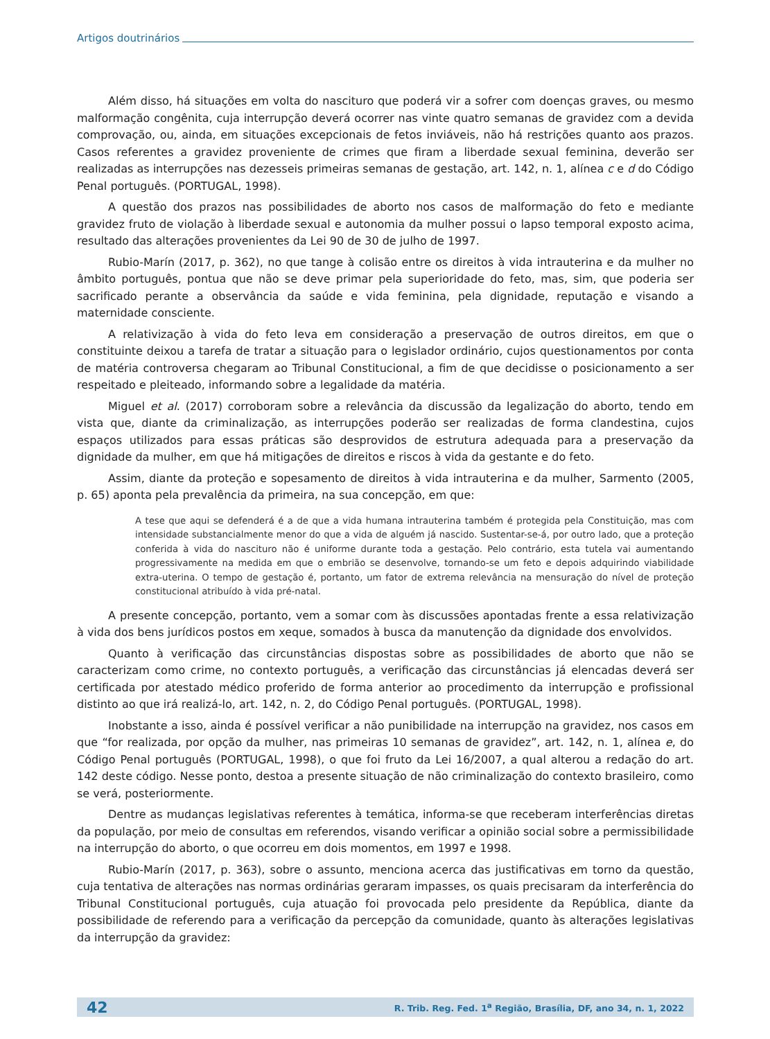Artigos doutrinários
Além disso, há situações em volta do nascituro que poderá vir a sofrer com doenças graves, ou mesmo malformação congênita, cuja interrupção deverá ocorrer nas vinte quatro semanas de gravidez com a devida comprovação, ou, ainda, em situações excepcionais de fetos inviáveis, não há restrições quanto aos prazos. Casos referentes a gravidez proveniente de crimes que firam a liberdade sexual feminina, deverão ser realizadas as interrupções nas dezesseis primeiras semanas de gestação, art. 142, n. 1, alínea c e d do Código Penal português. (PORTUGAL, 1998).
A questão dos prazos nas possibilidades de aborto nos casos de malformação do feto e mediante gravidez fruto de violação à liberdade sexual e autonomia da mulher possui o lapso temporal exposto acima, resultado das alterações provenientes da Lei 90 de 30 de julho de 1997.
Rubio-Marín (2017, p. 362), no que tange à colisão entre os direitos à vida intrauterina e da mulher no âmbito português, pontua que não se deve primar pela superioridade do feto, mas, sim, que poderia ser sacrificado perante a observância da saúde e vida feminina, pela dignidade, reputação e visando a maternidade consciente.
A relativização à vida do feto leva em consideração a preservação de outros direitos, em que o constituinte deixou a tarefa de tratar a situação para o legislador ordinário, cujos questionamentos por conta de matéria controversa chegaram ao Tribunal Constitucional, a fim de que decidisse o posicionamento a ser respeitado e pleiteado, informando sobre a legalidade da matéria.
Miguel et al. (2017) corroboram sobre a relevância da discussão da legalização do aborto, tendo em vista que, diante da criminalização, as interrupções poderão ser realizadas de forma clandestina, cujos espaços utilizados para essas práticas são desprovidos de estrutura adequada para a preservação da dignidade da mulher, em que há mitigações de direitos e riscos à vida da gestante e do feto.
Assim, diante da proteção e sopesamento de direitos à vida intrauterina e da mulher, Sarmento (2005, p. 65) aponta pela prevalência da primeira, na sua concepção, em que:
A tese que aqui se defenderá é a de que a vida humana intrauterina também é protegida pela Constituição, mas com intensidade substancialmente menor do que a vida de alguém já nascido. Sustentar-se-á, por outro lado, que a proteção conferida à vida do nascituro não é uniforme durante toda a gestação. Pelo contrário, esta tutela vai aumentando progressivamente na medida em que o embrião se desenvolve, tornando-se um feto e depois adquirindo viabilidade extra-uterina. O tempo de gestação é, portanto, um fator de extrema relevância na mensuração do nível de proteção constitucional atribuído à vida pré-natal.
A presente concepção, portanto, vem a somar com às discussões apontadas frente a essa relativização à vida dos bens jurídicos postos em xeque, somados à busca da manutenção da dignidade dos envolvidos.
Quanto à verificação das circunstâncias dispostas sobre as possibilidades de aborto que não se caracterizam como crime, no contexto português, a verificação das circunstâncias já elencadas deverá ser certificada por atestado médico proferido de forma anterior ao procedimento da interrupção e profissional distinto ao que irá realizá-lo, art. 142, n. 2, do Código Penal português. (PORTUGAL, 1998).
Inobstante a isso, ainda é possível verificar a não punibilidade na interrupção na gravidez, nos casos em que “for realizada, por opção da mulher, nas primeiras 10 semanas de gravidez”, art. 142, n. 1, alínea e, do Código Penal português (PORTUGAL, 1998), o que foi fruto da Lei 16/2007, a qual alterou a redação do art. 142 deste código. Nesse ponto, destoa a presente situação de não criminalização do contexto brasileiro, como se verá, posteriormente.
Dentre as mudanças legislativas referentes à temática, informa-se que receberam interferências diretas da população, por meio de consultas em referendos, visando verificar a opinião social sobre a permissibilidade na interrupção do aborto, o que ocorreu em dois momentos, em 1997 e 1998.
Rubio-Marín (2017, p. 363), sobre o assunto, menciona acerca das justificativas em torno da questão, cuja tentativa de alterações nas normas ordinárias geraram impasses, os quais precisaram da interferência do Tribunal Constitucional português, cuja atuação foi provocada pelo presidente da República, diante da possibilidade de referendo para a verificação da percepção da comunidade, quanto às alterações legislativas da interrupção da gravidez:
42 R. Trib. Reg. Fed. 1<sup>a</sup> Região, Brasília, DF, ano 34, n. 1, 2022